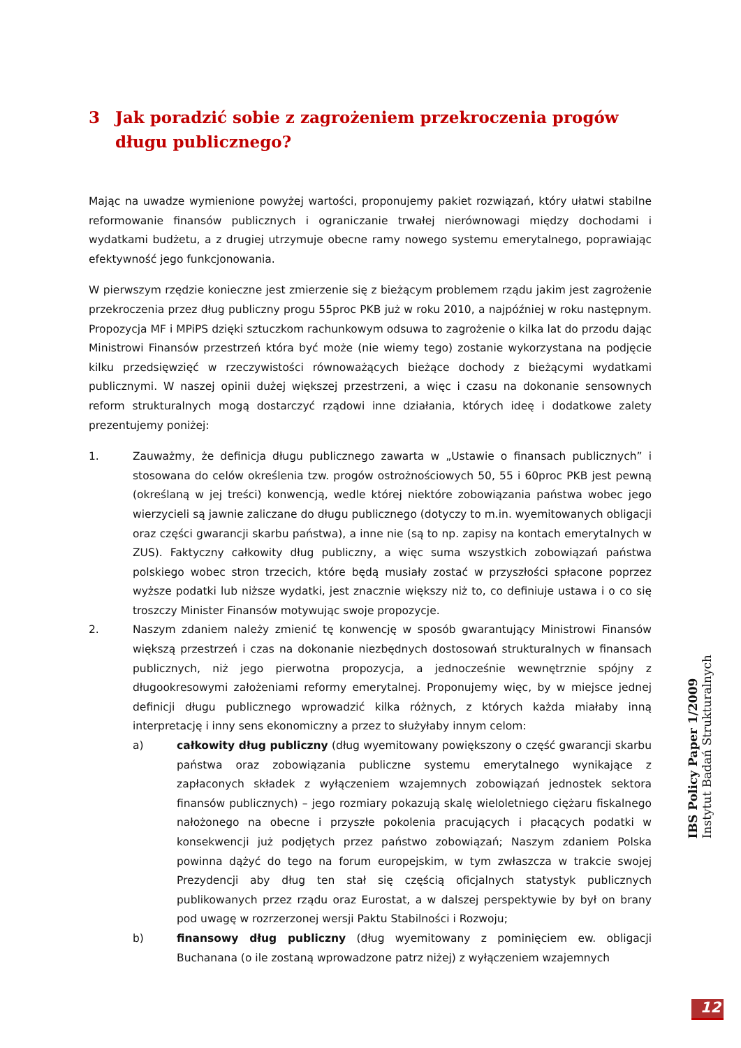3 Jak poradzić sobie z zagrożeniem przekroczenia progów długu publicznego?
Mając na uwadze wymienione powyżej wartości, proponujemy pakiet rozwiązań, który ułatwi stabilne reformowanie finansów publicznych i ograniczanie trwałej nierównowagi między dochodami i wydatkami budżetu, a z drugiej utrzymuje obecne ramy nowego systemu emerytalnego, poprawiając efektywność jego funkcjonowania.
W pierwszym rzędzie konieczne jest zmierzenie się z bieżącym problemem rządu jakim jest zagrożenie przekroczenia przez dług publiczny progu 55proc PKB już w roku 2010, a najpóźniej w roku następnym. Propozycja MF i MPiPS dzięki sztuczkom rachunkowym odsuwa to zagrożenie o kilka lat do przodu dając Ministrowi Finansów przestrzeń która być może (nie wiemy tego) zostanie wykorzystana na podjęcie kilku przedsięwzięć w rzeczywistości równoważących bieżące dochody z bieżącymi wydatkami publicznymi. W naszej opinii dużej większej przestrzeni, a więc i czasu na dokonanie sensownych reform strukturalnych mogą dostarczyć rządowi inne działania, których ideę i dodatkowe zalety prezentujemy poniżej:
1. Zauważmy, że definicja długu publicznego zawarta w „Ustawie o finansach publicznych” i stosowana do celów określenia tzw. progów ostrożnościowych 50, 55 i 60proc PKB jest pewną (określaną w jej treści) konwencją, wedle której niektóre zobowiązania państwa wobec jego wierzycieli są jawnie zaliczane do długu publicznego (dotyczy to m.in. wyemitowanych obligacji oraz części gwarancji skarbu państwa), a inne nie (są to np. zapisy na kontach emerytalnych w ZUS). Faktyczny całkowity dług publiczny, a więc suma wszystkich zobowiązań państwa polskiego wobec stron trzecich, które będą musiały zostać w przyszłości spłacone poprzez wyższe podatki lub niższe wydatki, jest znacznie większy niż to, co definiuje ustawa i o co się troszczy Minister Finansów motywując swoje propozycje.
2. Naszym zdaniem należy zmienić tę konwencję w sposób gwarantujący Ministrowi Finansów większą przestrzeń i czas na dokonanie niezbędnych dostosowań strukturalnych w finansach publicznych, niż jego pierwotna propozycja, a jednocześnie wewnętrznie spójny z długookresowymi założeniami reformy emerytalnej. Proponujemy więc, by w miejsce jednej definicji długu publicznego wprowadzić kilka różnych, z których każda miałaby inną interpretację i inny sens ekonomiczny a przez to służyłaby innym celom:
a) całkowity dług publiczny (dług wyemitowany powiększony o część gwarancji skarbu państwa oraz zobowiązania publiczne systemu emerytalnego wynikające z zapłaconych składek z wyłączeniem wzajemnych zobowiązań jednostek sektora finansów publicznych) – jego rozmiary pokazują skalę wieloletniego ciężaru fiskalnego nałożonego na obecne i przyszłe pokolenia pracujących i płacących podatki w konsekwencji już podjętych przez państwo zobowiązań; Naszym zdaniem Polska powinna dążyć do tego na forum europejskim, w tym zwłaszcza w trakcie swojej Prezydencji aby dług ten stał się częścią oficjalnych statystyk publicznych publikowanych przez rządu oraz Eurostat, a w dalszej perspektywie by był on brany pod uwagę w rozrzerzonej wersji Paktu Stabilności i Rozwoju;
b) finansowy dług publiczny (dług wyemitowany z pominięciem ew. obligacji Buchanana (o ile zostaną wprowadzone patrz niżej) z wyłączeniem wzajemnych
IBS Policy Paper 1/2009
Instytut Badań Strukturalnych
12